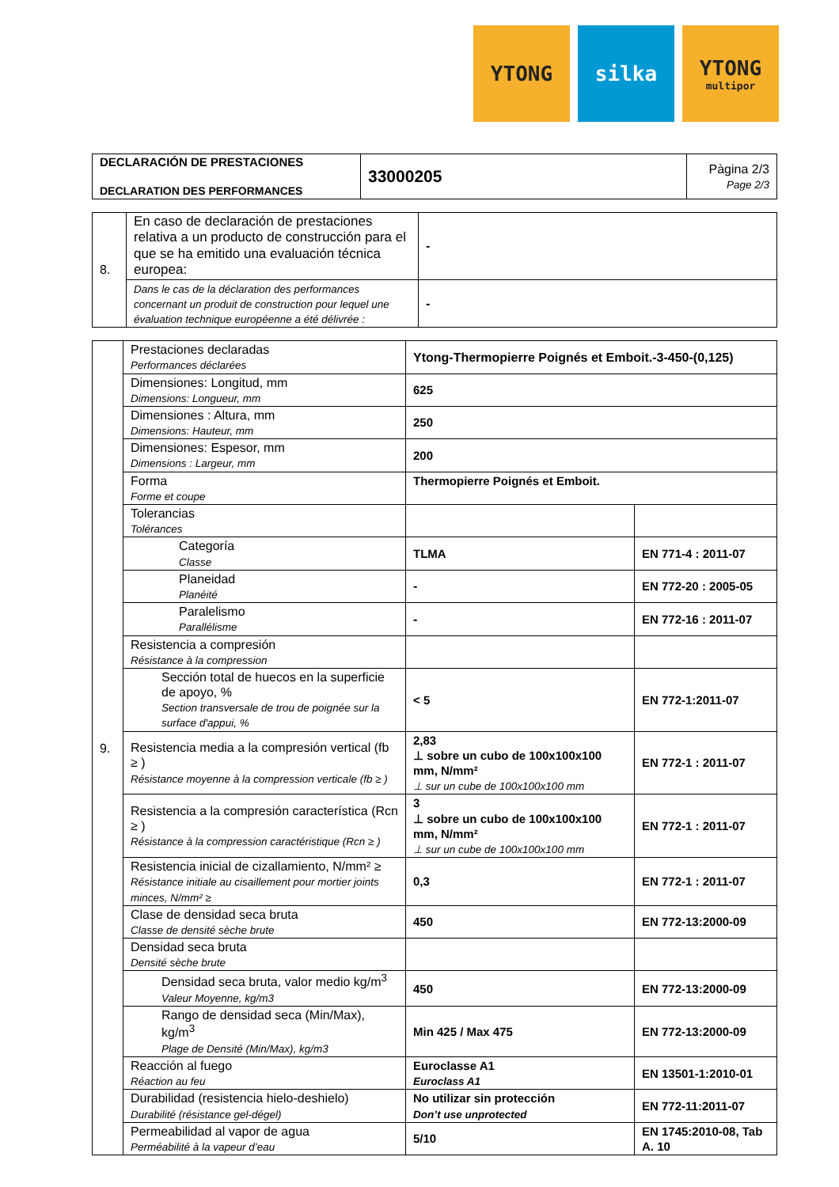YTONG silka YTONG
multipor
| DECLARACIÓN DE PRESTACIONES DECLARATION DES PERFORMANCES | 33000205 | Pàgina 2/3 Page 2/3 |
| 8. | En caso de declaración de prestaciones relativa a un producto de construcción para el que se ha emitido una evaluación técnica europea: | - |
| | Dans le cas de la déclaration des performances concernant un produit de construction pour lequel une évaluation technique européenne a été délivrée : | - |
| 9. | Prestaciones declaradas Performances déclarées | Ytong-Thermopierre Poignés et Emboit.-3-450-(0,125) | |
| | Dimensiones: Longitud, mm Dimensions: Longueur, mm | 625 | |
| | Dimensiones : Altura, mm Dimensions: Hauteur, mm | 250 | |
| | Dimensiones: Espesor, mm Dimensions : Largeur, mm | 200 | |
| | Forma Forme et coupe | Thermopierre Poignés et Emboit. | |
| | Tolerancias Tolérances | | |
| | Categoría Classe | TLMA | EN 771-4 : 2011-07 |
| | Planeidad Planéité | - | EN 772-20 : 2005-05 |
| | Paralelismo Parallélisme | - | EN 772-16 : 2011-07 |
| | Resistencia a compresión Résistance à la compression | | |
| | Sección total de huecos en la superficie de apoyo, % Section transversale de trou de poignée sur la surface d'appui, % | < 5 | EN 772-1:2011-07 |
| | Resistencia media a la compresión vertical (fb ≥ ) Résistance moyenne à la compression verticale (fb ≥ ) | 2,83 ⊥ sobre un cubo de 100x100x100 mm, N/mm² ⊥ sur un cube de 100x100x100 mm | EN 772-1 : 2011-07 |
| | Resistencia a la compresión característica (Rcn ≥ ) Résistance à la compression caractéristique (Rcn ≥ ) | 3 ⊥ sobre un cubo de 100x100x100 mm, N/mm² ⊥ sur un cube de 100x100x100 mm | EN 772-1 : 2011-07 |
| | Resistencia inicial de cizallamiento, N/mm² ≥ Résistance initiale au cisaillement pour mortier joints minces, N/mm² ≥ | 0,3 | EN 772-1 : 2011-07 |
| | Clase de densidad seca bruta Classe de densité sèche brute | 450 | EN 772-13:2000-09 |
| | Densidad seca bruta Densité sèche brute | | |
| | Densidad seca bruta, valor medio kg/m<sup>3</sup> Valeur Moyenne, kg/m3 | 450 | EN 772-13:2000-09 |
| | Rango de densidad seca (Min/Max), kg/m<sup>3</sup> Plage de Densité (Min/Max), kg/m3 | Min 425 / Max 475 | EN 772-13:2000-09 |
| | Reacción al fuego Réaction au feu | Euroclasse A1 Euroclass A1 | EN 13501-1:2010-01 |
| | Durabilidad (resistencia hielo-deshielo) Durabilité (résistance gel-dégel) | No utilizar sin protección Don’t use unprotected | EN 772-11:2011-07 |
| | Permeabilidad al vapor de agua Perméabilité à la vapeur d’eau | 5/10 | EN 1745:2010-08, Tab A. 10 |